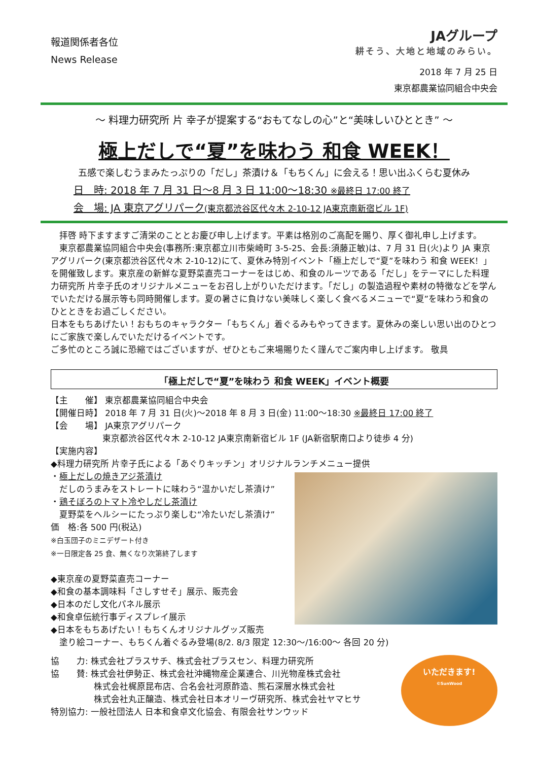報道関係者各位
News Release
JAグループ
耕そう、大地と地域のみらい。
2018 年 7 月 25 日
東京都農業協同組合中央会
～ 料理力研究所 片 幸子が提案する“おもてなしの心”と“美味しいひととき” ～
極上だしで“夏”を味わう 和食 WEEK！
五感で楽しむうまみたっぷりの「だし」茶漬け＆「もちくん」に会える！思い出ふくらむ夏休み
日　時: 2018 年 7 月 31 日～8 月 3 日 11:00～18:30 ※最終日 17:00 終了
会　場: JA 東京アグリパーク(東京都渋谷区代々木 2-10-12 JA東京南新宿ビル 1F)
　拝啓 時下ますますご清栄のこととお慶び申し上げます。平素は格別のご高配を賜り、厚く御礼申し上げます。
　東京都農業協同組合中央会(事務所:東京都立川市柴崎町 3-5-25、会長:須藤正敏)は、7 月 31 日(火)より JA 東京アグリパーク(東京都渋谷区代々木 2-10-12)にて、夏休み特別イベント「極上だしで“夏”を味わう 和食 WEEK！」を開催致します。東京産の新鮮な夏野菜直売コーナーをはじめ、和食のルーツである「だし」をテーマにした料理力研究所 片幸子氏のオリジナルメニューをお召し上がりいただけます。「だし」の製造過程や素材の特徴などを学んでいただける展示等も同時開催します。夏の暑さに負けない美味しく楽しく食べるメニューで“夏”を味わう和食のひとときをお過ごしください。
日本をもちあげたい！おもちのキャラクター「もちくん」着ぐるみもやってきます。夏休みの楽しい思い出のひとつにご家族で楽しんでいただけるイベントです。
ご多忙のところ誠に恐縮ではございますが、ぜひともご来場賜りたく謹んでご案内申し上げます。 敬具
「極上だしで“夏”を味わう 和食 WEEK」イベント概要
【主　　催】 東京都農業協同組合中央会
【開催日時】 2018 年 7 月 31 日(火)～2018 年 8 月 3 日(金) 11:00～18:30 ※最終日 17:00 終了
【会　　場】 JA東京アグリパーク
　　　　　　東京都渋谷区代々木 2-10-12 JA東京南新宿ビル 1F (JA新宿駅南口より徒歩 4 分)
【実施内容】
◆料理力研究所 片幸子氏による「あぐりキッチン」オリジナルランチメニュー提供
・極上だしの焼きアジ茶漬け
　だしのうまみをストレートに味わう“温かいだし茶漬け”
・鶏そぼろのトマト冷やしだし茶漬け
　夏野菜をヘルシーにたっぷり楽しむ“冷たいだし茶漬け”
価　格:各 500 円(税込)
※白玉団子のミニデザート付き
※一日限定各 25 食、無くなり次第終了します
◆東京産の夏野菜直売コーナー
◆和食の基本調味料「さしすせそ」展示、販売会
◆日本のだし文化パネル展示
◆和食卓伝統行事ディスプレイ展示
◆日本をもちあげたい！もちくんオリジナルグッズ販売
　塗り絵コーナー、もちくん着ぐるみ登場(8/2. 8/3 限定 12:30～/16:00～ 各回 20 分)
協　　力: 株式会社プラスサチ、株式会社プラスセン、料理力研究所
協　　賛: 株式会社伊勢正、株式会社沖縄物産企業連合、川光物産株式会社
　　　　　株式会社梶原昆布店、合名会社河原酢造、熊石深層水株式会社
　　　　　株式会社丸正醸造、株式会社日本オリーヴ研究所、株式会社ヤマヒサ
特別協力: 一般社団法人 日本和食卓文化協会、有限会社サンウッド
いただきます!
©SunWood